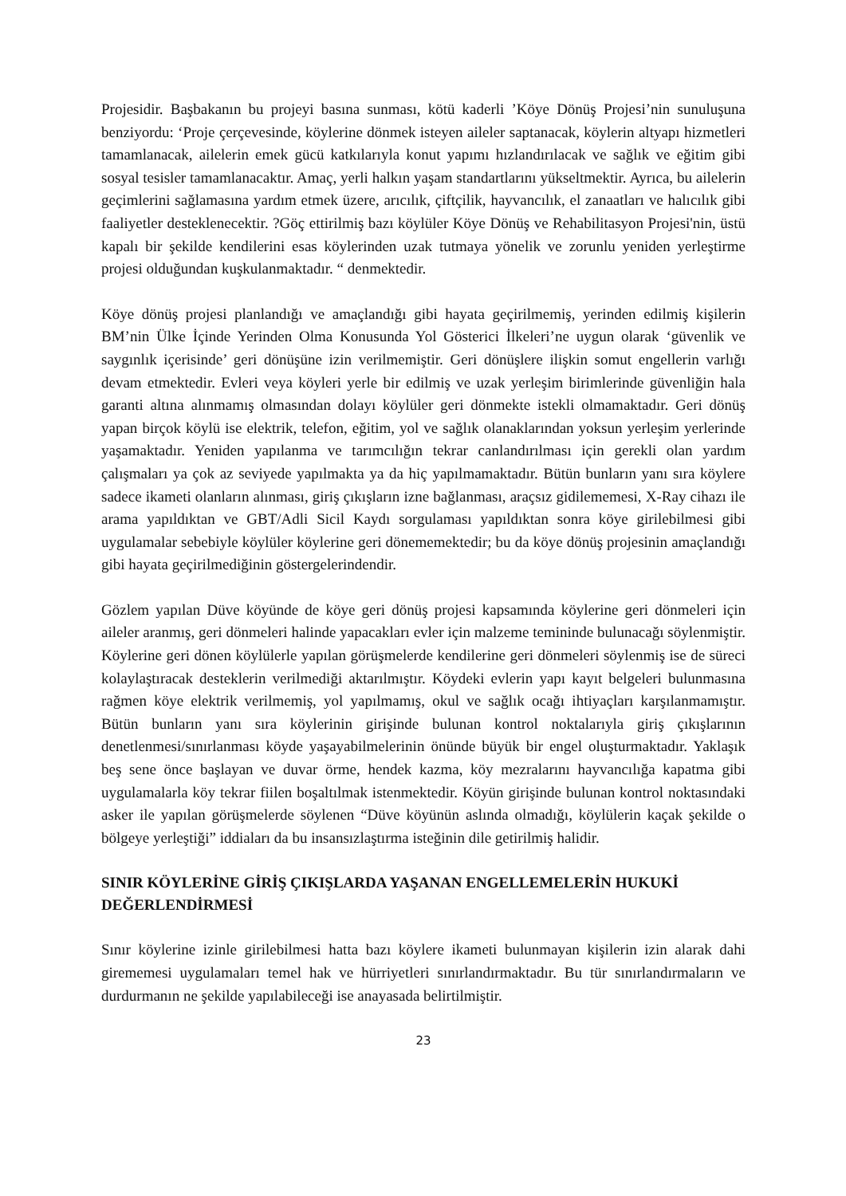Projesidir. Başbakanın bu projeyi basına sunması, kötü kaderli ’Köye Dönüş Projesi’nin sunuluşuna benziyordu: ‘Proje çerçevesinde, köylerine dönmek isteyen aileler saptanacak, köylerin altyapı hizmetleri tamamlanacak, ailelerin emek gücü katkılarıyla konut yapımı hızlandırılacak ve sağlık ve eğitim gibi sosyal tesisler tamamlanacaktır. Amaç, yerli halkın yaşam standartlarını yükseltmektir. Ayrıca, bu ailelerin geçimlerini sağlamasına yardım etmek üzere, arıcılık, çiftçilik, hayvancılık, el zanaatları ve halıcılık gibi faaliyetler desteklenecektir. ?Göç ettirilmiş bazı köylüler Köye Dönüş ve Rehabilitasyon Projesi'nin, üstü kapalı bir şekilde kendilerini esas köylerinden uzak tutmaya yönelik ve zorunlu yeniden yerleştirme projesi olduğundan kuşkulanmaktadır. “ denmektedir.
Köye dönüş projesi planlandığı ve amaçlandığı gibi hayata geçirilmemiş, yerinden edilmiş kişilerin BM’nin Ülke İçinde Yerinden Olma Konusunda Yol Gösterici İlkeleri’ne uygun olarak ‘güvenlik ve saygınlık içerisinde’ geri dönüşüne izin verilmemiştir. Geri dönüşlere ilişkin somut engellerin varlığı devam etmektedir. Evleri veya köyleri yerle bir edilmiş ve uzak yerleşim birimlerinde güvenliğin hala garanti altına alınmamış olmasından dolayı köylüler geri dönmekte istekli olmamaktadır. Geri dönüş yapan birçok köylü ise elektrik, telefon, eğitim, yol ve sağlık olanaklarından yoksun yerleşim yerlerinde yaşamaktadır. Yeniden yapılanma ve tarımcılığın tekrar canlandırılması için gerekli olan yardım çalışmaları ya çok az seviyede yapılmakta ya da hiç yapılmamaktadır. Bütün bunların yanı sıra köylere sadece ikameti olanların alınması, giriş çıkışların izne bağlanması, araçsız gidilememesi, X-Ray cihazı ile arama yapıldıktan ve GBT/Adli Sicil Kaydı sorgulaması yapıldıktan sonra köye girilebilmesi gibi uygulamalar sebebiyle köylüler köylerine geri dönememektedir; bu da köye dönüş projesinin amaçlandığı gibi hayata geçirilmediğinin göstergelerindendir.
Gözlem yapılan Düve köyünde de köye geri dönüş projesi kapsamında köylerine geri dönmeleri için aileler aranmış, geri dönmeleri halinde yapacakları evler için malzeme temininde bulunacağı söylenmiştir. Köylerine geri dönen köylülerle yapılan görüşmelerde kendilerine geri dönmeleri söylenmiş ise de süreci kolaylaştıracak desteklerin verilmediği aktarılmıştır. Köydeki evlerin yapı kayıt belgeleri bulunmasına rağmen köye elektrik verilmemiş, yol yapılmamış, okul ve sağlık ocağı ihtiyaçları karşılanmamıştır. Bütün bunların yanı sıra köylerinin girişinde bulunan kontrol noktalarıyla giriş çıkışlarının denetlenmesi/sınırlanması köyde yaşayabilmelerinin önünde büyük bir engel oluşturmaktadır. Yaklaşık beş sene önce başlayan ve duvar örme, hendek kazma, köy mezralarını hayvancılığa kapatma gibi uygulamalarla köy tekrar fiilen boşaltılmak istenmektedir. Köyün girişinde bulunan kontrol noktasındaki asker ile yapılan görüşmelerde söylenen “Düve köyünün aslında olmadığı, köylülerin kaçak şekilde o bölgeye yerleştiği” iddiaları da bu insansızlaştırma isteğinin dile getirilmiş halidir.
SINIR KÖYLERİNE GİRİŞ ÇIKIŞLARDA YAŞANAN ENGELLEMELERİN HUKUKİ DEĞERLENDİRMESİ
Sınır köylerine izinle girilebilmesi hatta bazı köylere ikameti bulunmayan kişilerin izin alarak dahi girememesi uygulamaları temel hak ve hürriyetleri sınırlandırmaktadır. Bu tür sınırlandırmaların ve durdurmanın ne şekilde yapılabileceği ise anayasada belirtilmiştir.
23